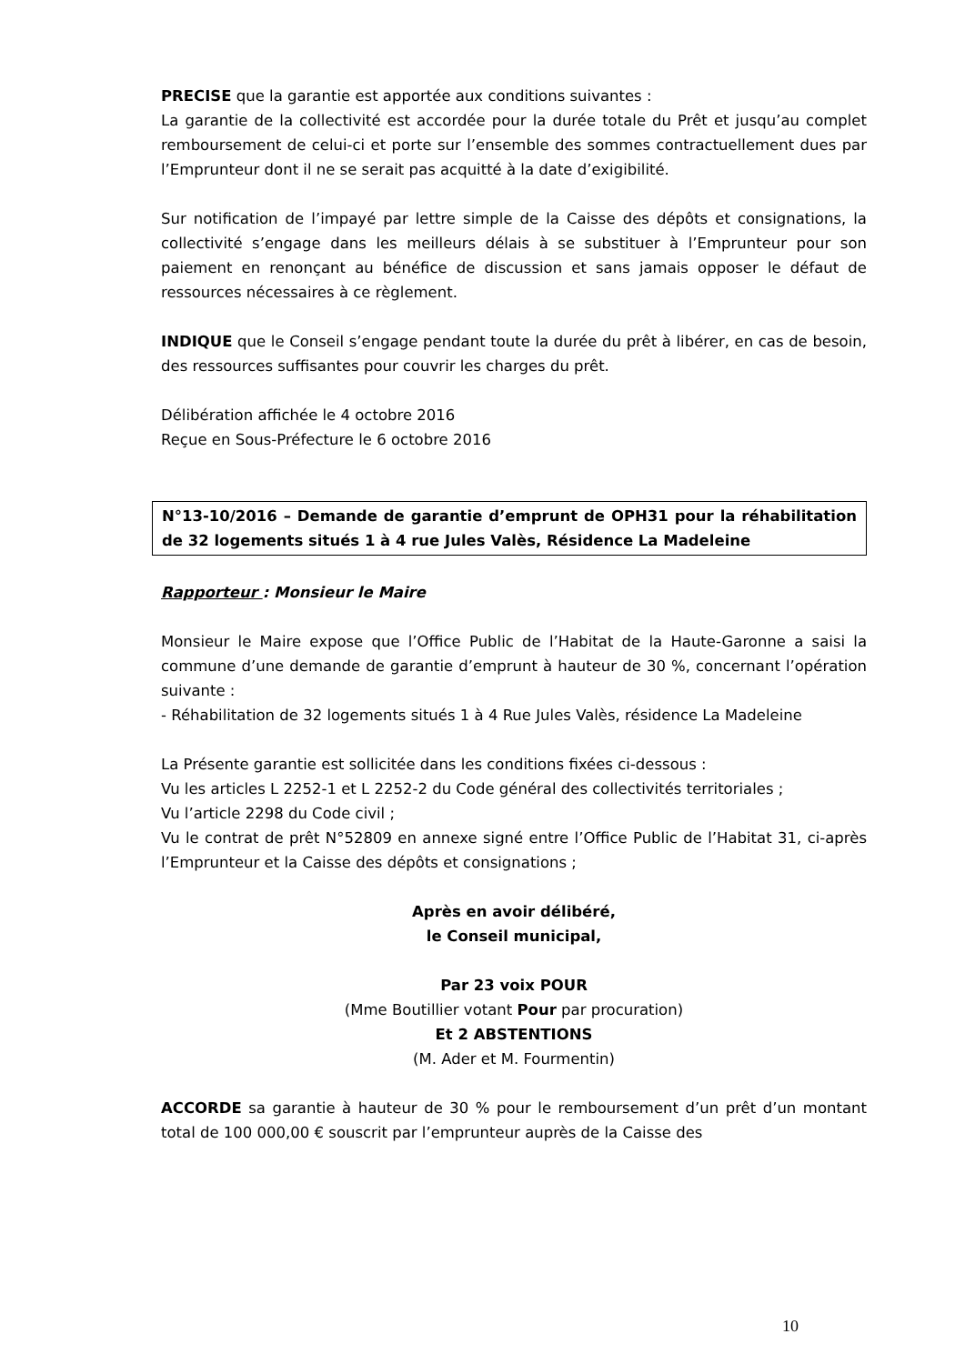PRECISE que la garantie est apportée aux conditions suivantes :
La garantie de la collectivité est accordée pour la durée totale du Prêt et jusqu’au complet remboursement de celui-ci et porte sur l’ensemble des sommes contractuellement dues par l’Emprunteur dont il ne se serait pas acquitté à la date d’exigibilité.
Sur notification de l’impayé par lettre simple de la Caisse des dépôts et consignations, la collectivité s’engage dans les meilleurs délais à se substituer à l’Emprunteur pour son paiement en renonçant au bénéfice de discussion et sans jamais opposer le défaut de ressources nécessaires à ce règlement.
INDIQUE que le Conseil s’engage pendant toute la durée du prêt à libérer, en cas de besoin, des ressources suffisantes pour couvrir les charges du prêt.
Délibération affichée le 4 octobre 2016
Reçue en Sous-Préfecture le 6 octobre 2016
N°13-10/2016 – Demande de garantie d’emprunt de OPH31 pour la réhabilitation de 32 logements situés 1 à 4 rue Jules Valès, Résidence La Madeleine
Rapporteur : Monsieur le Maire
Monsieur le Maire expose que l’Office Public de l’Habitat de la Haute-Garonne a saisi la commune d’une demande de garantie d’emprunt à hauteur de 30 %, concernant l’opération suivante :
- Réhabilitation de 32 logements situés 1 à 4 Rue Jules Valès, résidence La Madeleine
La Présente garantie est sollicitée dans les conditions fixées ci-dessous :
Vu les articles L 2252-1 et L 2252-2 du Code général des collectivités territoriales ;
Vu l’article 2298 du Code civil ;
Vu le contrat de prêt N°52809 en annexe signé entre l’Office Public de l’Habitat 31, ci-après l’Emprunteur et la Caisse des dépôts et consignations ;
Après en avoir délibéré,
le Conseil municipal,
Par 23 voix POUR
(Mme Boutillier votant Pour par procuration)
Et 2 ABSTENTIONS
(M. Ader et M. Fourmentin)
ACCORDE sa garantie à hauteur de 30 % pour le remboursement d’un prêt d’un montant total de 100 000,00 € souscrit par l’emprunteur auprès de la Caisse des
10